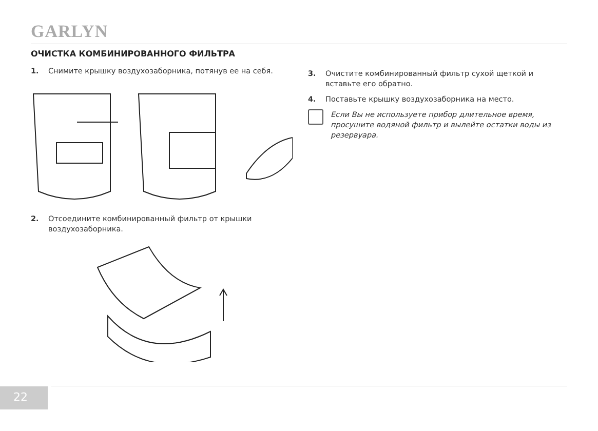GARLYN
ОЧИСТКА КОМБИНИРОВАННОГО ФИЛЬТРА
1. Снимите крышку воздухозаборника, потянув ее на себя.
2. Отсоедините комбинированный фильтр от крышки воздухозаборника.
3. Очистите комбинированный фильтр сухой щеткой и вставьте его обратно.
4. Поставьте крышку воздухозаборника на место.
Если Вы не используете прибор длительное время, просушите водяной фильтр и вылейте остатки воды из резервуара.
22